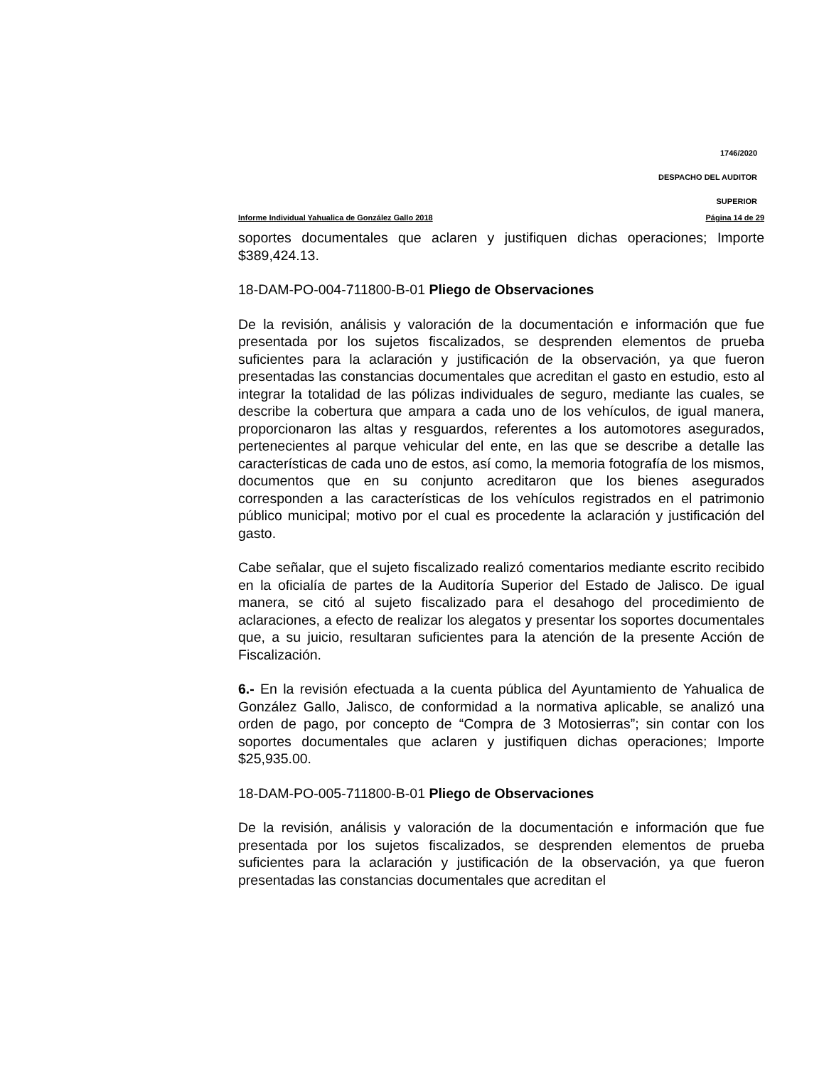1746/2020
DESPACHO DEL AUDITOR
SUPERIOR
Informe Individual Yahualica de González Gallo 2018 Página 14 de 29
soportes documentales que aclaren y justifiquen dichas operaciones; Importe $389,424.13.
18-DAM-PO-004-711800-B-01 Pliego de Observaciones
De la revisión, análisis y valoración de la documentación e información que fue presentada por los sujetos fiscalizados, se desprenden elementos de prueba suficientes para la aclaración y justificación de la observación, ya que fueron presentadas las constancias documentales que acreditan el gasto en estudio, esto al integrar la totalidad de las pólizas individuales de seguro, mediante las cuales, se describe la cobertura que ampara a cada uno de los vehículos, de igual manera, proporcionaron las altas y resguardos, referentes a los automotores asegurados, pertenecientes al parque vehicular del ente, en las que se describe a detalle las características de cada uno de estos, así como, la memoria fotografía de los mismos, documentos que en su conjunto acreditaron que los bienes asegurados corresponden a las características de los vehículos registrados en el patrimonio público municipal; motivo por el cual es procedente la aclaración y justificación del gasto.
Cabe señalar, que el sujeto fiscalizado realizó comentarios mediante escrito recibido en la oficialía de partes de la Auditoría Superior del Estado de Jalisco. De igual manera, se citó al sujeto fiscalizado para el desahogo del procedimiento de aclaraciones, a efecto de realizar los alegatos y presentar los soportes documentales que, a su juicio, resultaran suficientes para la atención de la presente Acción de Fiscalización.
6.- En la revisión efectuada a la cuenta pública del Ayuntamiento de Yahualica de González Gallo, Jalisco, de conformidad a la normativa aplicable, se analizó una orden de pago, por concepto de “Compra de 3 Motosierras”; sin contar con los soportes documentales que aclaren y justifiquen dichas operaciones; Importe $25,935.00.
18-DAM-PO-005-711800-B-01 Pliego de Observaciones
De la revisión, análisis y valoración de la documentación e información que fue presentada por los sujetos fiscalizados, se desprenden elementos de prueba suficientes para la aclaración y justificación de la observación, ya que fueron presentadas las constancias documentales que acreditan el